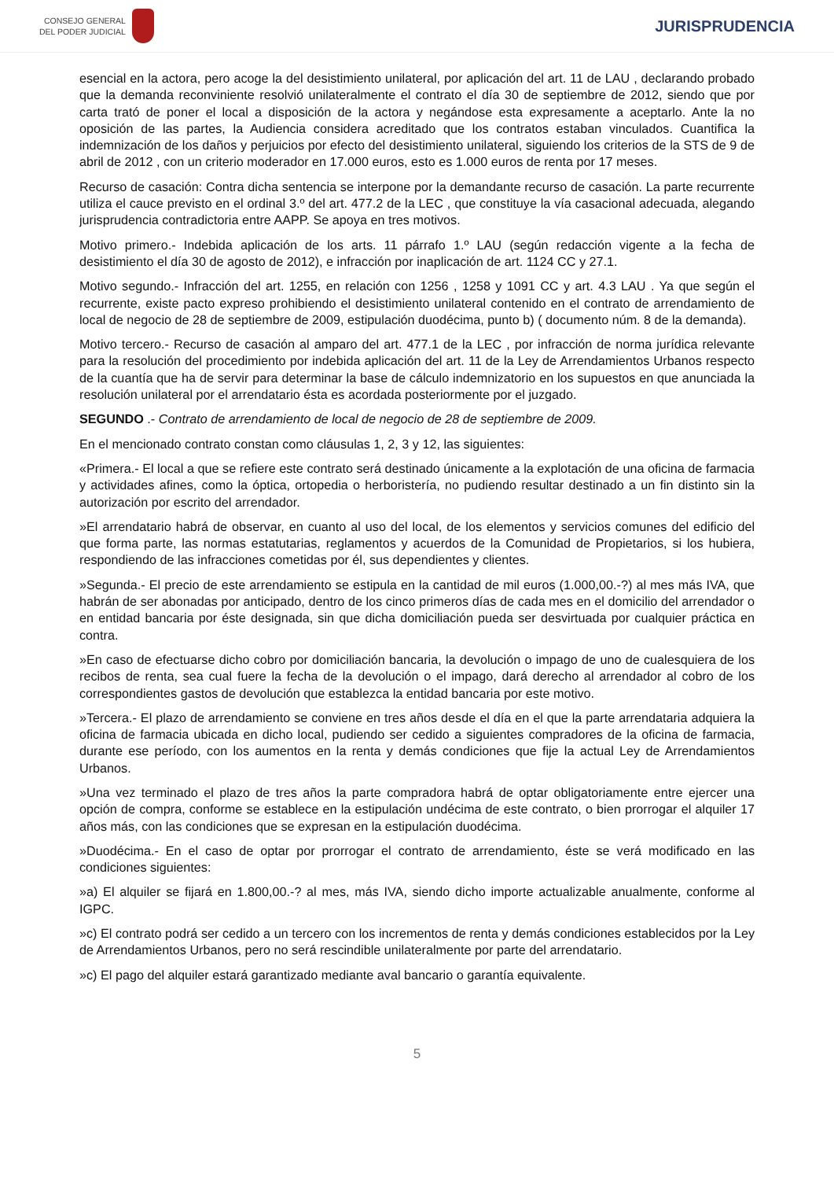CONSEJO GENERAL
DEL PODER JUDICIAL
JURISPRUDENCIA
esencial en la actora, pero acoge la del desistimiento unilateral, por aplicación del art. 11 de LAU , declarando probado que la demanda reconviniente resolvió unilateralmente el contrato el día 30 de septiembre de 2012, siendo que por carta trató de poner el local a disposición de la actora y negándose esta expresamente a aceptarlo. Ante la no oposición de las partes, la Audiencia considera acreditado que los contratos estaban vinculados. Cuantifica la indemnización de los daños y perjuicios por efecto del desistimiento unilateral, siguiendo los criterios de la STS de 9 de abril de 2012 , con un criterio moderador en 17.000 euros, esto es 1.000 euros de renta por 17 meses.
Recurso de casación: Contra dicha sentencia se interpone por la demandante recurso de casación. La parte recurrente utiliza el cauce previsto en el ordinal 3.º del art. 477.2 de la LEC , que constituye la vía casacional adecuada, alegando jurisprudencia contradictoria entre AAPP. Se apoya en tres motivos.
Motivo primero.- Indebida aplicación de los arts. 11 párrafo 1.º LAU (según redacción vigente a la fecha de desistimiento el día 30 de agosto de 2012), e infracción por inaplicación de art. 1124 CC y 27.1.
Motivo segundo.- Infracción del art. 1255, en relación con 1256 , 1258 y 1091 CC y art. 4.3 LAU . Ya que según el recurrente, existe pacto expreso prohibiendo el desistimiento unilateral contenido en el contrato de arrendamiento de local de negocio de 28 de septiembre de 2009, estipulación duodécima, punto b) ( documento núm. 8 de la demanda).
Motivo tercero.- Recurso de casación al amparo del art. 477.1 de la LEC , por infracción de norma jurídica relevante para la resolución del procedimiento por indebida aplicación del art. 11 de la Ley de Arrendamientos Urbanos respecto de la cuantía que ha de servir para determinar la base de cálculo indemnizatorio en los supuestos en que anunciada la resolución unilateral por el arrendatario ésta es acordada posteriormente por el juzgado.
SEGUNDO .- Contrato de arrendamiento de local de negocio de 28 de septiembre de 2009.
En el mencionado contrato constan como cláusulas 1, 2, 3 y 12, las siguientes:
«Primera.- El local a que se refiere este contrato será destinado únicamente a la explotación de una oficina de farmacia y actividades afines, como la óptica, ortopedia o herboristería, no pudiendo resultar destinado a un fin distinto sin la autorización por escrito del arrendador.
»El arrendatario habrá de observar, en cuanto al uso del local, de los elementos y servicios comunes del edificio del que forma parte, las normas estatutarias, reglamentos y acuerdos de la Comunidad de Propietarios, si los hubiera, respondiendo de las infracciones cometidas por él, sus dependientes y clientes.
»Segunda.- El precio de este arrendamiento se estipula en la cantidad de mil euros (1.000,00.-?) al mes más IVA, que habrán de ser abonadas por anticipado, dentro de los cinco primeros días de cada mes en el domicilio del arrendador o en entidad bancaria por éste designada, sin que dicha domiciliación pueda ser desvirtuada por cualquier práctica en contra.
»En caso de efectuarse dicho cobro por domiciliación bancaria, la devolución o impago de uno de cualesquiera de los recibos de renta, sea cual fuere la fecha de la devolución o el impago, dará derecho al arrendador al cobro de los correspondientes gastos de devolución que establezca la entidad bancaria por este motivo.
»Tercera.- El plazo de arrendamiento se conviene en tres años desde el día en el que la parte arrendataria adquiera la oficina de farmacia ubicada en dicho local, pudiendo ser cedido a siguientes compradores de la oficina de farmacia, durante ese período, con los aumentos en la renta y demás condiciones que fije la actual Ley de Arrendamientos Urbanos.
»Una vez terminado el plazo de tres años la parte compradora habrá de optar obligatoriamente entre ejercer una opción de compra, conforme se establece en la estipulación undécima de este contrato, o bien prorrogar el alquiler 17 años más, con las condiciones que se expresan en la estipulación duodécima.
»Duodécima.- En el caso de optar por prorrogar el contrato de arrendamiento, éste se verá modificado en las condiciones siguientes:
»a) El alquiler se fijará en 1.800,00.-? al mes, más IVA, siendo dicho importe actualizable anualmente, conforme al IGPC.
»c) El contrato podrá ser cedido a un tercero con los incrementos de renta y demás condiciones establecidos por la Ley de Arrendamientos Urbanos, pero no será rescindible unilateralmente por parte del arrendatario.
»c) El pago del alquiler estará garantizado mediante aval bancario o garantía equivalente.
5